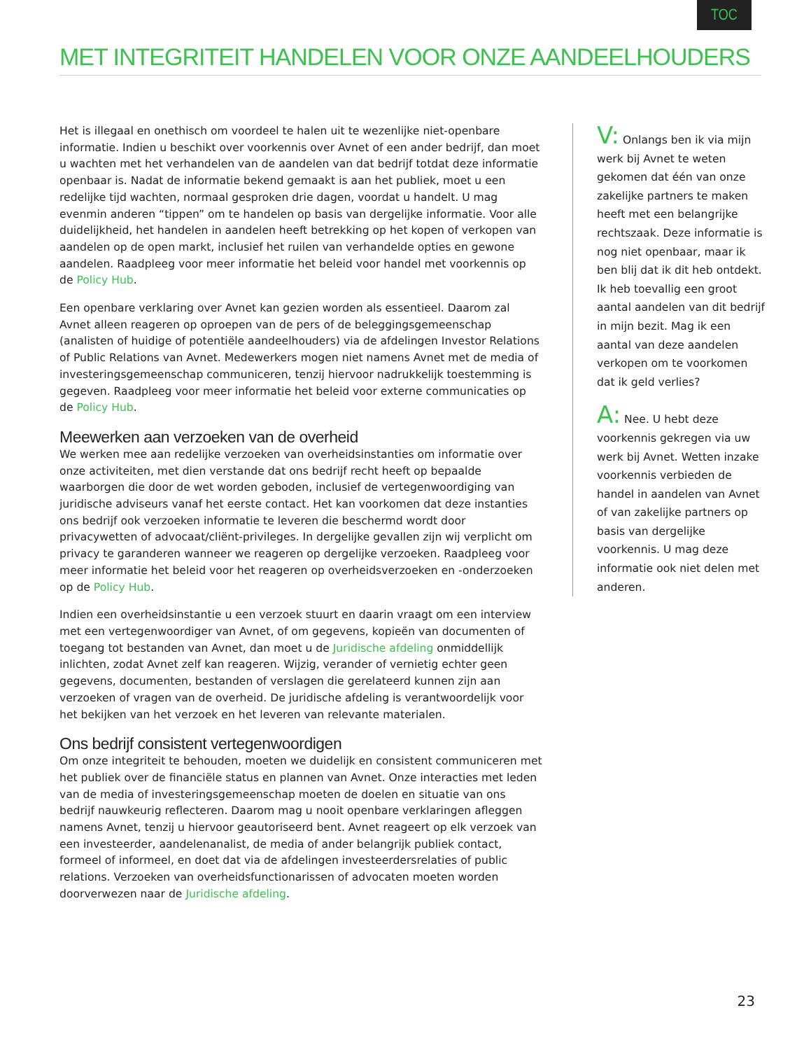TOC
MET INTEGRITEIT HANDELEN VOOR ONZE AANDEELHOUDERS
Het is illegaal en onethisch om voordeel te halen uit te wezenlijke niet-openbare informatie. Indien u beschikt over voorkennis over Avnet of een ander bedrijf, dan moet u wachten met het verhandelen van de aandelen van dat bedrijf totdat deze informatie openbaar is. Nadat de informatie bekend gemaakt is aan het publiek, moet u een redelijke tijd wachten, normaal gesproken drie dagen, voordat u handelt. U mag evenmin anderen “tippen” om te handelen op basis van dergelijke informatie. Voor alle duidelijkheid, het handelen in aandelen heeft betrekking op het kopen of verkopen van aandelen op de open markt, inclusief het ruilen van verhandelde opties en gewone aandelen. Raadpleeg voor meer informatie het beleid voor handel met voorkennis op de Policy Hub.
Een openbare verklaring over Avnet kan gezien worden als essentieel. Daarom zal Avnet alleen reageren op oproepen van de pers of de beleggingsgemeenschap (analisten of huidige of potentiële aandeelhouders) via de afdelingen Investor Relations of Public Relations van Avnet. Medewerkers mogen niet namens Avnet met de media of investeringsgemeenschap communiceren, tenzij hiervoor nadrukkelijk toestemming is gegeven. Raadpleeg voor meer informatie het beleid voor externe communicaties op de Policy Hub.
Meewerken aan verzoeken van de overheid
We werken mee aan redelijke verzoeken van overheidsinstanties om informatie over onze activiteiten, met dien verstande dat ons bedrijf recht heeft op bepaalde waarborgen die door de wet worden geboden, inclusief de vertegenwoordiging van juridische adviseurs vanaf het eerste contact. Het kan voorkomen dat deze instanties ons bedrijf ook verzoeken informatie te leveren die beschermd wordt door privacywetten of advocaat/cliënt-privileges. In dergelijke gevallen zijn wij verplicht om privacy te garanderen wanneer we reageren op dergelijke verzoeken. Raadpleeg voor meer informatie het beleid voor het reageren op overheidsverzoeken en -onderzoeken op de Policy Hub.
Indien een overheidsinstantie u een verzoek stuurt en daarin vraagt om een interview met een vertegenwoordiger van Avnet, of om gegevens, kopieën van documenten of toegang tot bestanden van Avnet, dan moet u de Juridische afdeling onmiddellijk inlichten, zodat Avnet zelf kan reageren. Wijzig, verander of vernietig echter geen gegevens, documenten, bestanden of verslagen die gerelateerd kunnen zijn aan verzoeken of vragen van de overheid. De juridische afdeling is verantwoordelijk voor het bekijken van het verzoek en het leveren van relevante materialen.
Ons bedrijf consistent vertegenwoordigen
Om onze integriteit te behouden, moeten we duidelijk en consistent communiceren met het publiek over de financiële status en plannen van Avnet. Onze interacties met leden van de media of investeringsgemeenschap moeten de doelen en situatie van ons bedrijf nauwkeurig reflecteren. Daarom mag u nooit openbare verklaringen afleggen namens Avnet, tenzij u hiervoor geautoriseerd bent. Avnet reageert op elk verzoek van een investeerder, aandelenanalist, de media of ander belangrijk publiek contact, formeel of informeel, en doet dat via de afdelingen investeerdersrelaties of public relations. Verzoeken van overheidsfunctionarissen of advocaten moeten worden doorverwezen naar de Juridische afdeling.
V: Onlangs ben ik via mijn werk bij Avnet te weten gekomen dat één van onze zakelijke partners te maken heeft met een belangrijke rechtszaak. Deze informatie is nog niet openbaar, maar ik ben blij dat ik dit heb ontdekt. Ik heb toevallig een groot aantal aandelen van dit bedrijf in mijn bezit. Mag ik een aantal van deze aandelen verkopen om te voorkomen dat ik geld verlies?
A: Nee. U hebt deze voorkennis gekregen via uw werk bij Avnet. Wetten inzake voorkennis verbieden de handel in aandelen van Avnet of van zakelijke partners op basis van dergelijke voorkennis. U mag deze informatie ook niet delen met anderen.
23